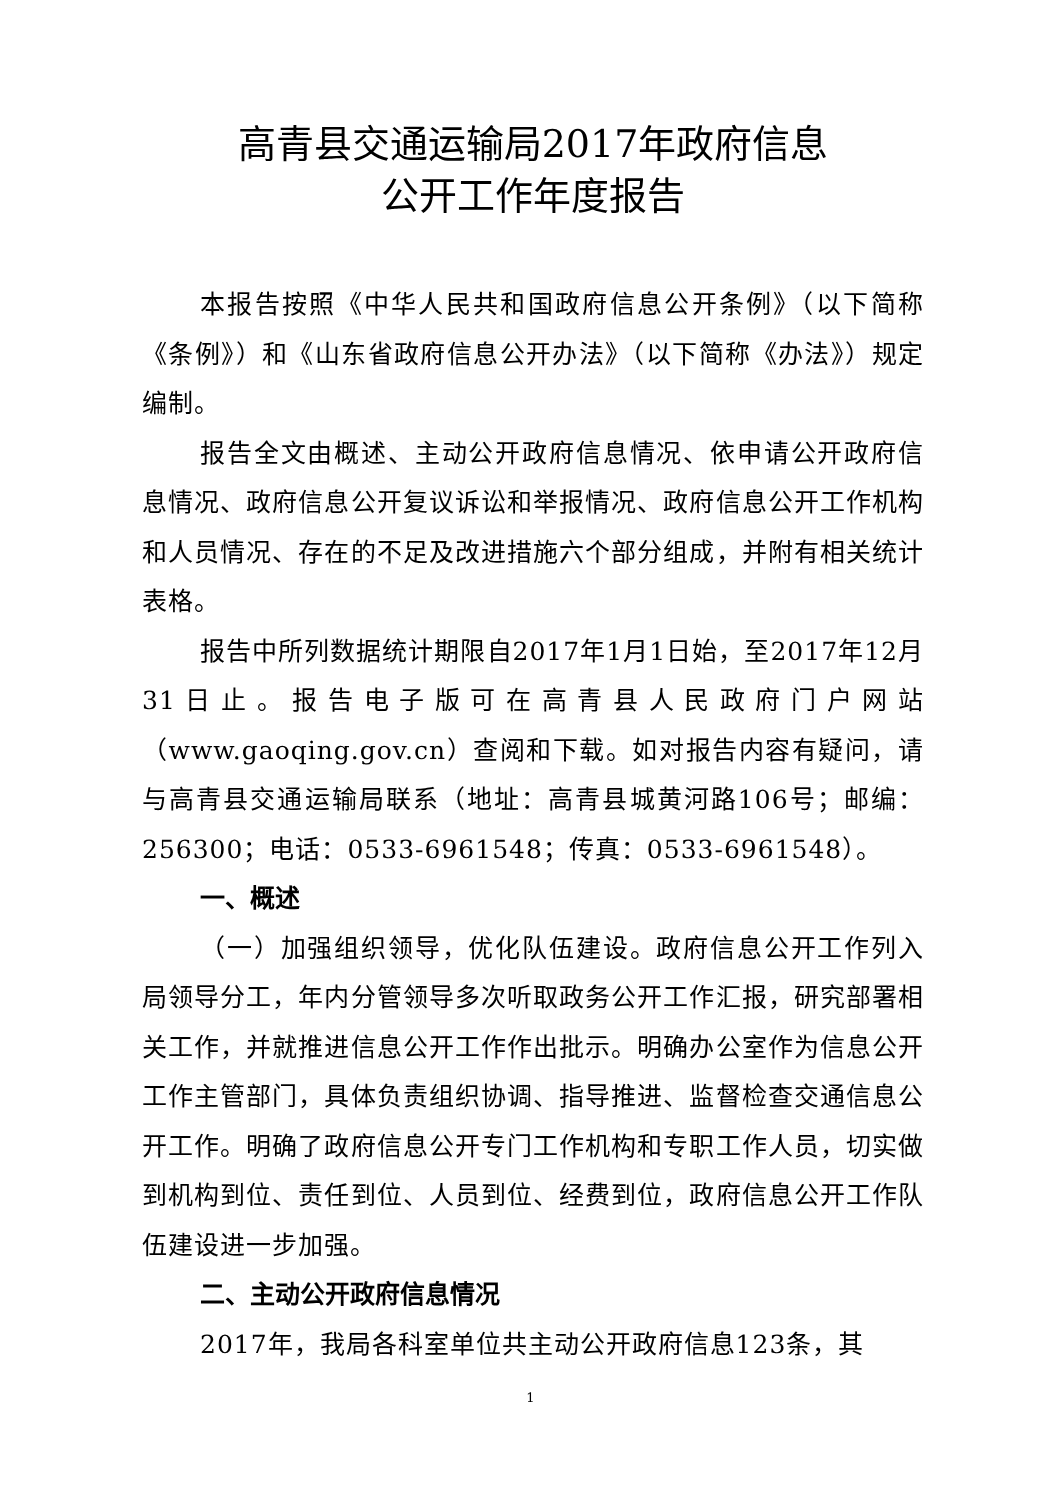高青县交通运输局2017年政府信息
公开工作年度报告
本报告按照《中华人民共和国政府信息公开条例》（以下简称《条例》）和《山东省政府信息公开办法》（以下简称《办法》）规定编制。
报告全文由概述、主动公开政府信息情况、依申请公开政府信息情况、政府信息公开复议诉讼和举报情况、政府信息公开工作机构和人员情况、存在的不足及改进措施六个部分组成，并附有相关统计表格。
报告中所列数据统计期限自2017年1月1日始，至2017年12月31日止。报告电子版可在高青县人民政府门户网站（www.gaoqing.gov.cn）查阅和下载。如对报告内容有疑问，请与高青县交通运输局联系（地址：高青县城黄河路106号；邮编：256300；电话：0533-6961548；传真：0533-6961548）。
一、概述
（一）加强组织领导，优化队伍建设。政府信息公开工作列入局领导分工，年内分管领导多次听取政务公开工作汇报，研究部署相关工作，并就推进信息公开工作作出批示。明确办公室作为信息公开工作主管部门，具体负责组织协调、指导推进、监督检查交通信息公开工作。明确了政府信息公开专门工作机构和专职工作人员，切实做到机构到位、责任到位、人员到位、经费到位，政府信息公开工作队伍建设进一步加强。
二、主动公开政府信息情况
2017年，我局各科室单位共主动公开政府信息123条，其
1